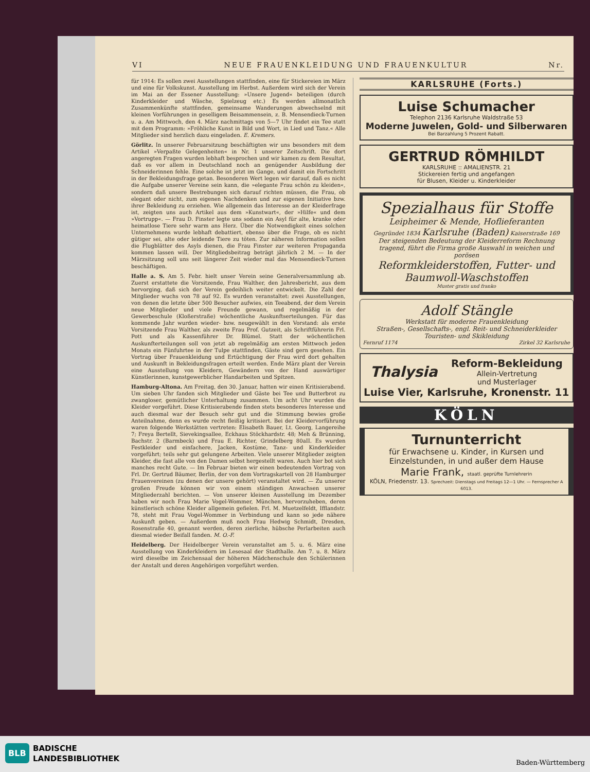VI NEUE FRAUENKLEIDUNG UND FRAUENKULTUR Nr.
für 1914: Es sollen zwei Ausstellungen stattfinden, eine für Stickereien im März und eine für Volkskunst. Ausstellung im Herbst. Außerdem wird sich der Verein im Mai an der Essener Ausstellung: »Unsere Jugend« beteiligen (durch Kinderkleider und Wäsche, Spielzeug etc.) Es werden allmonatlich Zusammenkünfte stattfinden, gemeinsame Wanderungen abwechselnd mit kleinen Vorführungen in geselligem Beisammensein, z. B. Mensendieck-Turnen u. a. Am Mittwoch, den 4. März nachmittags von 5—7 Uhr findet ein Tee statt mit dem Programm: »Fröhliche Kunst in Bild und Wort, in Lied und Tanz.« Alle Mitglieder sind herzlich dazu eingeladen. E. Kremers.
Görlitz. In unserer Februarsitzung beschäftigten wir uns besonders mit dem Artikel »Verpaßte Gelegenheiten« in Nr. 1 unserer Zeitschrift. Die dort angeregten Fragen wurden lebhaft besprochen und wir kamen zu dem Resultat, daß es vor allem in Deutschland noch an genügender Ausbildung der Schneiderinnen fehle. Eine solche ist jetzt im Gange, und damit ein Fortschritt in der Bekleidungsfrage getan. Besonderen Wert legen wir darauf, daß es nicht die Aufgabe unserer Vereine sein kann, die »elegante Frau schön zu kleiden«, sondern daß unsere Bestrebungen sich darauf richten müssen, die Frau, ob elegant oder nicht, zum eigenen Nachdenken und zur eigenen Initiative bzw. ihrer Bekleidung zu erziehen. Wie allgemein das Interesse an der Kleiderfrage ist, zeigten uns auch Artikel aus dem »Kunstwart«, der »Hilfe« und dem »Vortrupp«. — Frau D. Finster legte uns sodann ein Asyl für alte, kranke oder heimatlose Tiere sehr warm ans Herz. Über die Notwendigkeit eines solchen Unternehmens wurde lebhaft debattiert, ebenso über die Frage, ob es nicht gütiger sei, alte oder leidende Tiere zu töten. Zur näheren Information sollen die Flugblätter des Asyls dienen, die Frau Finster zur weiteren Propaganda kommen lassen will. Der Mitgliedsbeitrag beträgt jährlich 2 M. — In der Märzsitzung soll uns seit längerer Zeit wieder mal das Mensendieck-Turnen beschäftigen.
Halle a. S. Am 5. Febr. hielt unser Verein seine Generalversammlung ab. Zuerst erstattete die Vorsitzende, Frau Walther, den Jahresbericht, aus dem hervorging, daß sich der Verein gedeihlich weiter entwickelt. Die Zahl der Mitglieder wuchs von 78 auf 92. Es wurden veranstaltet: zwei Ausstellungen, von denen die letzte über 500 Besucher aufwies, ein Teeabend, der dem Verein neue Mitglieder und viele Freunde gewann, und regelmäßig in der Gewerbeschule (Kloßerstraße) wöchentliche Auskunftserteilungen. Für das kommende Jahr wurden wieder- bzw. neugewählt in den Vorstand: als erste Vorsitzende Frau Walther, als zweite Frau Prof. Gutzeit, als Schriftführerin Frl. Pott und als Kassenführer Dr. Blümel. Statt der wöchentlichen Auskunfterteilungen soll von jetzt ab regelmäßig am ersten Mittwoch jeden Monats ein Fünfuhrtee in der Tulpe stattfinden, Gäste sind gern gesehen. Ein Vortrag über Frauenkleidung und Ertüchtigung der Frau wird dort gehalten und Auskunft in Bekleidungsfragen erteilt werden. Ende März plant der Verein eine Ausstellung von Kleidern, Gewändern von der Hand auswärtiger Künstlerinnen, kunstgewerblicher Handarbeiten und Spitzen.
Hamburg-Altona. Am Freitag, den 30. Januar, hatten wir einen Kritisierabend. Um sieben Uhr fanden sich Mitglieder und Gäste bei Tee und Butterbrot zu zwangloser, gemütlicher Unterhaltung zusammen. Um acht Uhr wurden die Kleider vorgeführt. Diese Kritisierabende finden stets besonderes Interesse und auch diesmal war der Besuch sehr gut und die Stimmung bewies große Anteilnahme, denn es wurde recht fleißig kritisiert. Bei der Kleidervorführung waren folgende Werkstätten vertreten: Elisabeth Bauer, Lt. Georg, Langereihe 7; Freya Bertellt, Sievekingsallee, Eckhaus Stöckhardstr. 48; Meh & Brünning, Bachstr. 2 (Barmbeck) und Frau E. Richter, Grindelberg 80aII. Es wurden Festkleider und einfachere, Jacken, Kostüme, Tanz- und Kinderkleider vorgeführt; teils sehr gut gelungene Arbeiten. Viele unserer Mitglieder zeigten Kleider, die fast alle von den Damen selbst hergestellt waren. Auch hier bot sich manches recht Gute. — Im Februar bieten wir einen bedeutenden Vortrag von Frl. Dr. Gertrud Bäumer, Berlin, der von dem Vortragskartell von 28 Hamburger Frauenvereinen (zu denen der unsere gehört) veranstaltet wird. — Zu unserer großen Freude können wir von einem ständigen Anwachsen unserer Mitgliederzahl berichten. — Von unserer kleinen Ausstellung im Dezember haben wir noch Frau Marie Vogel-Wommer, München, hervorzuheben, deren künstlerisch schöne Kleider allgemein gefielen. Frl. M. Muetzelfeldt, Ifflandstr. 78, steht mit Frau Vogel-Wommer in Verbindung und kann so jede nähere Auskunft geben. — Außerdem muß noch Frau Hedwig Schmidt, Dresden, Rosenstraße 40, genannt werden, deren zierliche, hübsche Perlarbeiten auch diesmal wieder Beifall fanden. M. O.-F.
Heidelberg. Der Heidelberger Verein veranstaltet am 5. u. 6. März eine Ausstellung von Kinderkleidern im Lesesaal der Stadthalle. Am 7. u. 8. März wird dieselbe im Zeichensaal der höheren Mädchenschule den Schülerinnen der Anstalt und deren Angehörigen vorgeführt werden.
KARLSRUHE (Forts.)
Luise Schumacher
Telephon 2136 Karlsruhe Waldstraße 53
Moderne Juwelen, Gold- und Silberwaren
Bei Barzahlung 5 Prozent Rabatt.
GERTRUD RÖMHILDT
KARLSRUHE :: AMALIENSTR. 21
Stickereien fertig und angefangen
für Blusen, Kleider u. Kinderkleider
Spezialhaus für Stoffe
Leipheimer & Mende, Hoflieferanten
Gegründet 1834 Karlsruhe (Baden) Kaiserstraße 169
Der steigenden Bedeutung der Kleiderreform Rechnung tragend, führt die Firma große Auswahl in weichen und porösen
Reformkleiderstoffen, Futter- und Baumwoll-Waschstoffen
Muster gratis und franko
Adolf Stängle
Werkstatt für moderne Frauenkleidung
Straßen-, Gesellschafts-, engl. Reit- und Schneiderkleider
Touristen- und Skikleidung
Fernruf 1174 Zirkel 32 Karlsruhe
Thalysia Reform-Bekleidung
Allein-Vertretung
und Musterlager
Luise Vier, Karlsruhe, Kronenstr. 11
KÖLN
Turnunterricht
für Erwachsene u. Kinder, in Kursen und Einzelstunden, in und außer dem Hause
Marie Frank, staatl. geprüfte Turnlehrerin
KÖLN, Friedenstr. 13. Sprechzeit: Dienstags und Freitags 12—1 Uhr. — Fernsprecher A 6013.
BLB
BADISCHE
LANDESBIBLIOTHEK
Baden-Württemberg